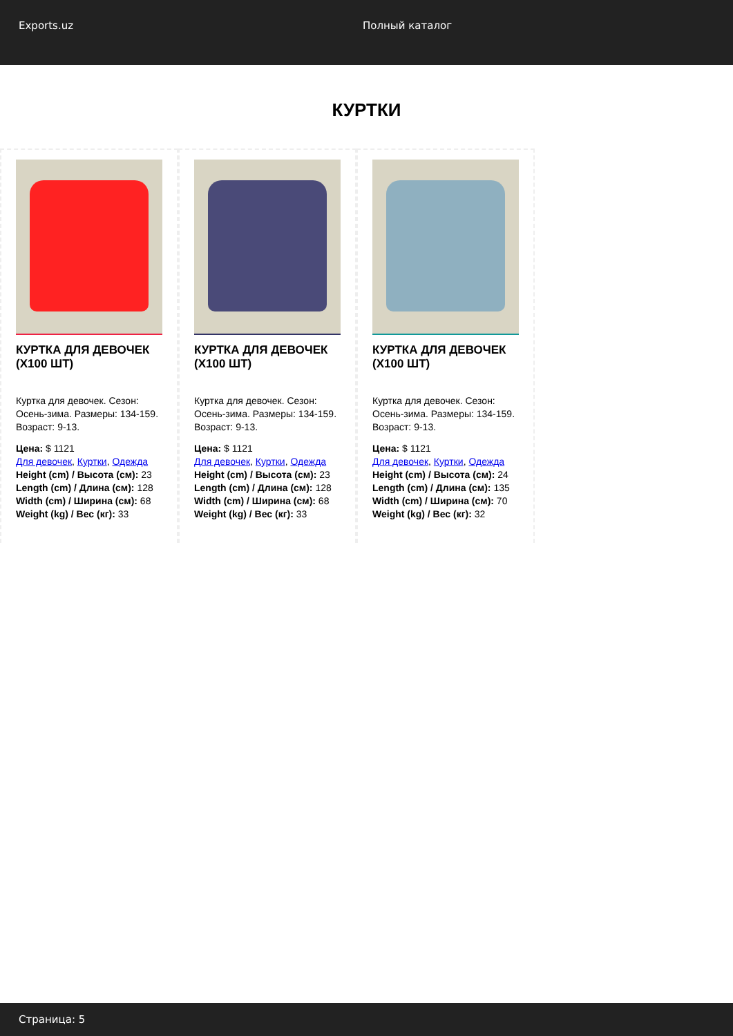Exports.uz Полный каталог
КУРТКИ
КУРТКА ДЛЯ ДЕВОЧЕК (X100 ШТ)
Куртка для девочек. Сезон: Осень-зима. Размеры: 134-159. Возраст: 9-13.
Цена: $ 1121
Для девочек, Куртки, Одежда
Height (cm) / Высота (см): 23
Length (cm) / Длина (см): 128
Width (cm) / Ширина (см): 68
Weight (kg) / Вес (кг): 33
КУРТКА ДЛЯ ДЕВОЧЕК (X100 ШТ)
Куртка для девочек. Сезон: Осень-зима. Размеры: 134-159. Возраст: 9-13.
Цена: $ 1121
Для девочек, Куртки, Одежда
Height (cm) / Высота (см): 23
Length (cm) / Длина (см): 128
Width (cm) / Ширина (см): 68
Weight (kg) / Вес (кг): 33
КУРТКА ДЛЯ ДЕВОЧЕК (X100 ШТ)
Куртка для девочек. Сезон: Осень-зима. Размеры: 134-159. Возраст: 9-13.
Цена: $ 1121
Для девочек, Куртки, Одежда
Height (cm) / Высота (см): 24
Length (cm) / Длина (см): 135
Width (cm) / Ширина (см): 70
Weight (kg) / Вес (кг): 32
Страница: 5